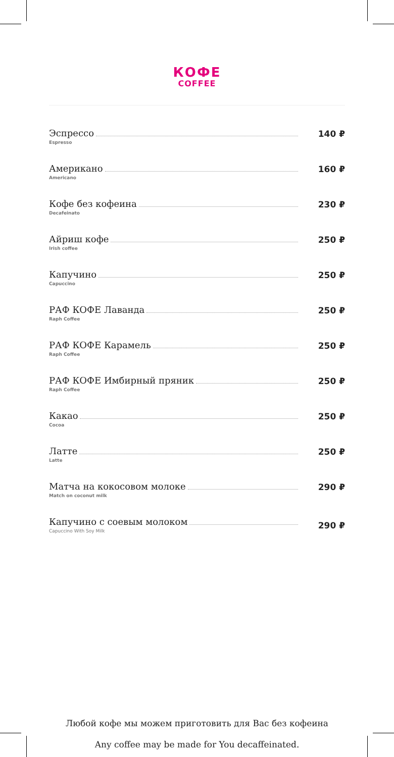КОФЕ
COFFEE
Эспрессо
Espresso
140 ₽
Американо
Americano
160 ₽
Кофе без кофеина
Decafeinato
230 ₽
Айриш кофе
Irish coffee
250 ₽
Капучино
Capuccino
250 ₽
РАФ КОФЕ Лаванда
Raph Coffee
250 ₽
РАФ КОФЕ Карамель
Raph Coffee
250 ₽
РАФ КОФЕ Имбирный пряник
Raph Coffee
250 ₽
Какао
Cocoa
250 ₽
Латте
Latte
250 ₽
Матча на кокосовом молоке
Match on coconut milk
290 ₽
Капучино с соевым молоком
Capuccino With Soy Milk
290 ₽
Любой кофе мы можем приготовить для Вас без кофеина
Any coffee may be made for You decaffeinated.